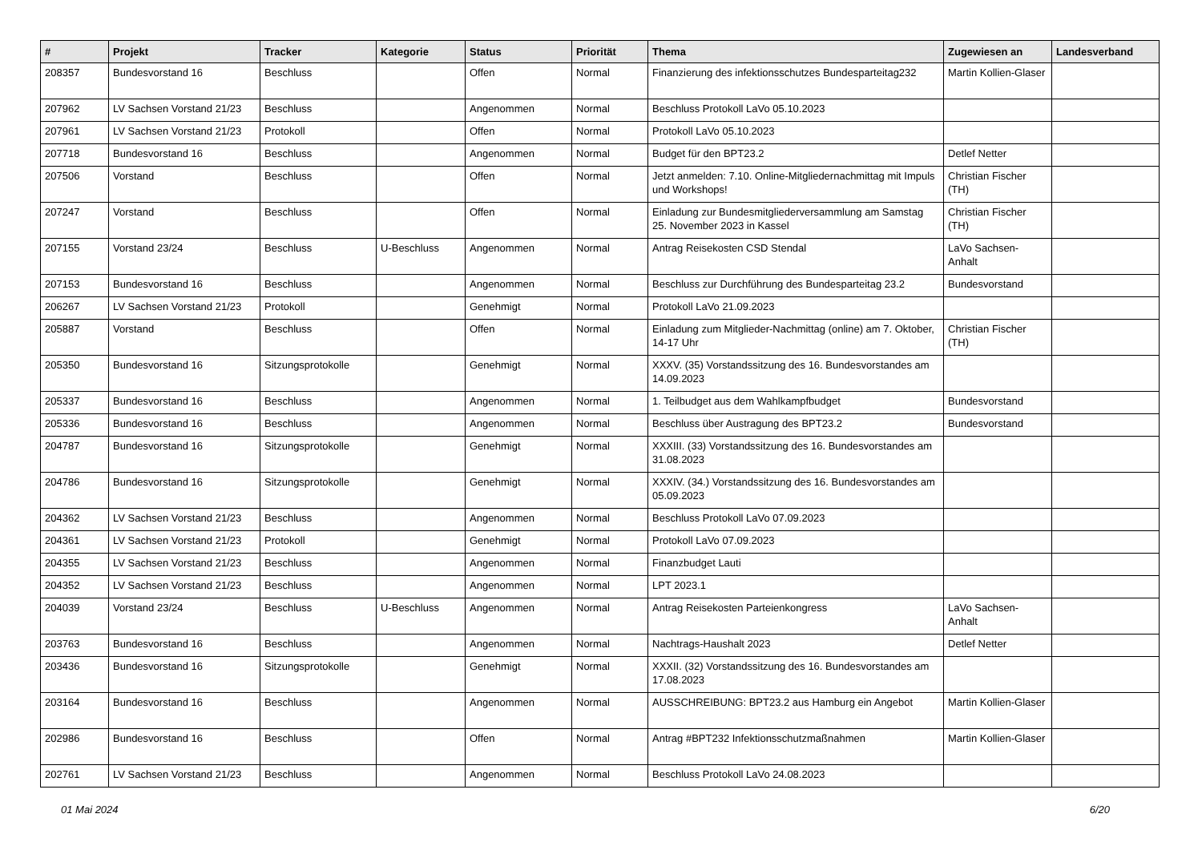| # | Projekt | Tracker | Kategorie | Status | Priorität | Thema | Zugewiesen an | Landesverband |
| --- | --- | --- | --- | --- | --- | --- | --- | --- |
| 208357 | Bundesvorstand 16 | Beschluss | | Offen | Normal | Finanzierung des infektionsschutzes Bundesparteitag232 | Martin Kollien-Glaser | |
| 207962 | LV Sachsen Vorstand 21/23 | Beschluss | | Angenommen | Normal | Beschluss Protokoll LaVo 05.10.2023 | | |
| 207961 | LV Sachsen Vorstand 21/23 | Protokoll | | Offen | Normal | Protokoll LaVo 05.10.2023 | | |
| 207718 | Bundesvorstand 16 | Beschluss | | Angenommen | Normal | Budget für den BPT23.2 | Detlef Netter | |
| 207506 | Vorstand | Beschluss | | Offen | Normal | Jetzt anmelden: 7.10. Online-Mitgliedernachmittag mit Impuls und Workshops! | Christian Fischer (TH) | |
| 207247 | Vorstand | Beschluss | | Offen | Normal | Einladung zur Bundesmitgliederversammlung am Samstag 25. November 2023 in Kassel | Christian Fischer (TH) | |
| 207155 | Vorstand 23/24 | Beschluss | U-Beschluss | Angenommen | Normal | Antrag Reisekosten CSD Stendal | LaVo Sachsen-Anhalt | |
| 207153 | Bundesvorstand 16 | Beschluss | | Angenommen | Normal | Beschluss zur Durchführung des Bundesparteitag 23.2 | Bundesvorstand | |
| 206267 | LV Sachsen Vorstand 21/23 | Protokoll | | Genehmigt | Normal | Protokoll LaVo 21.09.2023 | | |
| 205887 | Vorstand | Beschluss | | Offen | Normal | Einladung zum Mitglieder-Nachmittag (online) am 7. Oktober, 14-17 Uhr | Christian Fischer (TH) | |
| 205350 | Bundesvorstand 16 | Sitzungsprotokolle | | Genehmigt | Normal | XXXV. (35) Vorstandssitzung des 16. Bundesvorstandes am 14.09.2023 | | |
| 205337 | Bundesvorstand 16 | Beschluss | | Angenommen | Normal | 1. Teilbudget aus dem Wahlkampfbudget | Bundesvorstand | |
| 205336 | Bundesvorstand 16 | Beschluss | | Angenommen | Normal | Beschluss über Austragung des BPT23.2 | Bundesvorstand | |
| 204787 | Bundesvorstand 16 | Sitzungsprotokolle | | Genehmigt | Normal | XXXIII. (33) Vorstandssitzung des 16. Bundesvorstandes am 31.08.2023 | | |
| 204786 | Bundesvorstand 16 | Sitzungsprotokolle | | Genehmigt | Normal | XXXIV. (34.) Vorstandssitzung des 16. Bundesvorstandes am 05.09.2023 | | |
| 204362 | LV Sachsen Vorstand 21/23 | Beschluss | | Angenommen | Normal | Beschluss Protokoll LaVo 07.09.2023 | | |
| 204361 | LV Sachsen Vorstand 21/23 | Protokoll | | Genehmigt | Normal | Protokoll LaVo 07.09.2023 | | |
| 204355 | LV Sachsen Vorstand 21/23 | Beschluss | | Angenommen | Normal | Finanzbudget Lauti | | |
| 204352 | LV Sachsen Vorstand 21/23 | Beschluss | | Angenommen | Normal | LPT 2023.1 | | |
| 204039 | Vorstand 23/24 | Beschluss | U-Beschluss | Angenommen | Normal | Antrag Reisekosten Parteienkongress | LaVo Sachsen-Anhalt | |
| 203763 | Bundesvorstand 16 | Beschluss | | Angenommen | Normal | Nachtrags-Haushalt 2023 | Detlef Netter | |
| 203436 | Bundesvorstand 16 | Sitzungsprotokolle | | Genehmigt | Normal | XXXII. (32) Vorstandssitzung des 16. Bundesvorstandes am 17.08.2023 | | |
| 203164 | Bundesvorstand 16 | Beschluss | | Angenommen | Normal | AUSSCHREIBUNG: BPT23.2 aus Hamburg ein Angebot | Martin Kollien-Glaser | |
| 202986 | Bundesvorstand 16 | Beschluss | | Offen | Normal | Antrag #BPT232 Infektionsschutzmaßnahmen | Martin Kollien-Glaser | |
| 202761 | LV Sachsen Vorstand 21/23 | Beschluss | | Angenommen | Normal | Beschluss Protokoll LaVo 24.08.2023 | | |
01 Mai 2024 6/20